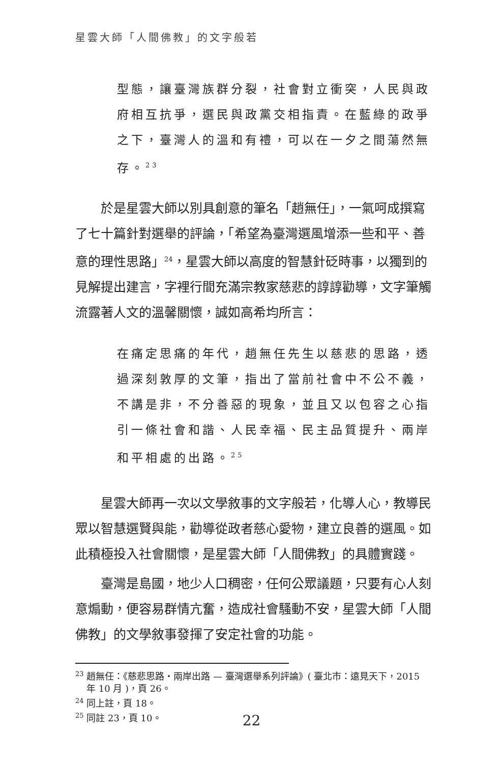星雲大師「人間佛教」的文字般若
型態，讓臺灣族群分裂，社會對立衝突，人民與政府相互抗爭，選民與政黨交相指責。在藍綠的政爭之下，臺灣人的溫和有禮，可以在一夕之間蕩然無存。<sup>23</sup>
於是星雲大師以別具創意的筆名「趙無任」，一氣呵成撰寫了七十篇針對選舉的評論，「希望為臺灣選風增添一些和平、善意的理性思路」<sup>24</sup>，星雲大師以高度的智慧針砭時事，以獨到的見解提出建言，字裡行間充滿宗教家慈悲的諄諄勸導，文字筆觸流露著人文的溫馨關懷，誠如高希均所言：
在痛定思痛的年代，趙無任先生以慈悲的思路，透過深刻敦厚的文筆，指出了當前社會中不公不義，不講是非，不分善惡的現象，並且又以包容之心指引一條社會和諧、人民幸福、民主品質提升、兩岸和平相處的出路。<sup>25</sup>
星雲大師再一次以文學敘事的文字般若，化導人心，教導民眾以智慧選賢與能，勸導從政者慈心愛物，建立良善的選風。如此積極投入社會關懷，是星雲大師「人間佛教」的具體實踐。
臺灣是島國，地少人口稠密，任何公眾議題，只要有心人刻意煽動，便容易群情亢奮，造成社會騷動不安，星雲大師「人間佛教」的文學敘事發揮了安定社會的功能。
<sup>23</sup> 趙無任：《慈悲思路‧兩岸出路 — 臺灣選舉系列評論》( 臺北市：遠見天下，2015 年 10 月 )，頁 26。
<sup>24</sup> 同上註，頁 18。
<sup>25</sup> 同註 23，頁 10。
22